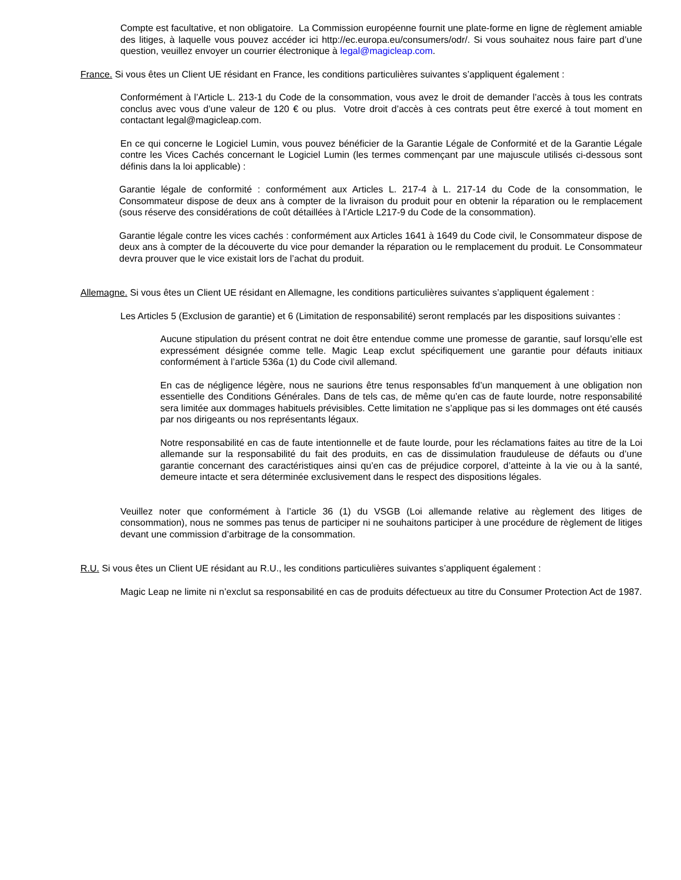Compte est facultative, et non obligatoire. La Commission européenne fournit une plate-forme en ligne de règlement amiable des litiges, à laquelle vous pouvez accéder ici http://ec.europa.eu/consumers/odr/. Si vous souhaitez nous faire part d’une question, veuillez envoyer un courrier électronique à legal@magicleap.com.
France. Si vous êtes un Client UE résidant en France, les conditions particulières suivantes s’appliquent également :
Conformément à l’Article L. 213-1 du Code de la consommation, vous avez le droit de demander l’accès à tous les contrats conclus avec vous d’une valeur de 120 € ou plus. Votre droit d’accès à ces contrats peut être exercé à tout moment en contactant legal@magicleap.com.
En ce qui concerne le Logiciel Lumin, vous pouvez bénéficier de la Garantie Légale de Conformité et de la Garantie Légale contre les Vices Cachés concernant le Logiciel Lumin (les termes commençant par une majuscule utilisés ci-dessous sont définis dans la loi applicable) :
Garantie légale de conformité : conformément aux Articles L. 217-4 à L. 217-14 du Code de la consommation, le Consommateur dispose de deux ans à compter de la livraison du produit pour en obtenir la réparation ou le remplacement (sous réserve des considérations de coût détaillées à l’Article L217-9 du Code de la consommation).
Garantie légale contre les vices cachés : conformément aux Articles 1641 à 1649 du Code civil, le Consommateur dispose de deux ans à compter de la découverte du vice pour demander la réparation ou le remplacement du produit. Le Consommateur devra prouver que le vice existait lors de l’achat du produit.
Allemagne. Si vous êtes un Client UE résidant en Allemagne, les conditions particulières suivantes s’appliquent également :
Les Articles 5 (Exclusion de garantie) et 6 (Limitation de responsabilité) seront remplacés par les dispositions suivantes :
Aucune stipulation du présent contrat ne doit être entendue comme une promesse de garantie, sauf lorsqu’elle est expressément désignée comme telle. Magic Leap exclut spécifiquement une garantie pour défauts initiaux conformément à l’article 536a (1) du Code civil allemand.
En cas de négligence légère, nous ne saurions être tenus responsables fd’un manquement à une obligation non essentielle des Conditions Générales. Dans de tels cas, de même qu’en cas de faute lourde, notre responsabilité sera limitée aux dommages habituels prévisibles. Cette limitation ne s’applique pas si les dommages ont été causés par nos dirigeants ou nos représentants légaux.
Notre responsabilité en cas de faute intentionnelle et de faute lourde, pour les réclamations faites au titre de la Loi allemande sur la responsabilité du fait des produits, en cas de dissimulation frauduleuse de défauts ou d’une garantie concernant des caractéristiques ainsi qu’en cas de préjudice corporel, d’atteinte à la vie ou à la santé, demeure intacte et sera déterminée exclusivement dans le respect des dispositions légales.
Veuillez noter que conformément à l’article 36 (1) du VSGB (Loi allemande relative au règlement des litiges de consommation), nous ne sommes pas tenus de participer ni ne souhaitons participer à une procédure de règlement de litiges devant une commission d’arbitrage de la consommation.
R.U. Si vous êtes un Client UE résidant au R.U., les conditions particulières suivantes s’appliquent également :
Magic Leap ne limite ni n’exclut sa responsabilité en cas de produits défectueux au titre du Consumer Protection Act de 1987.